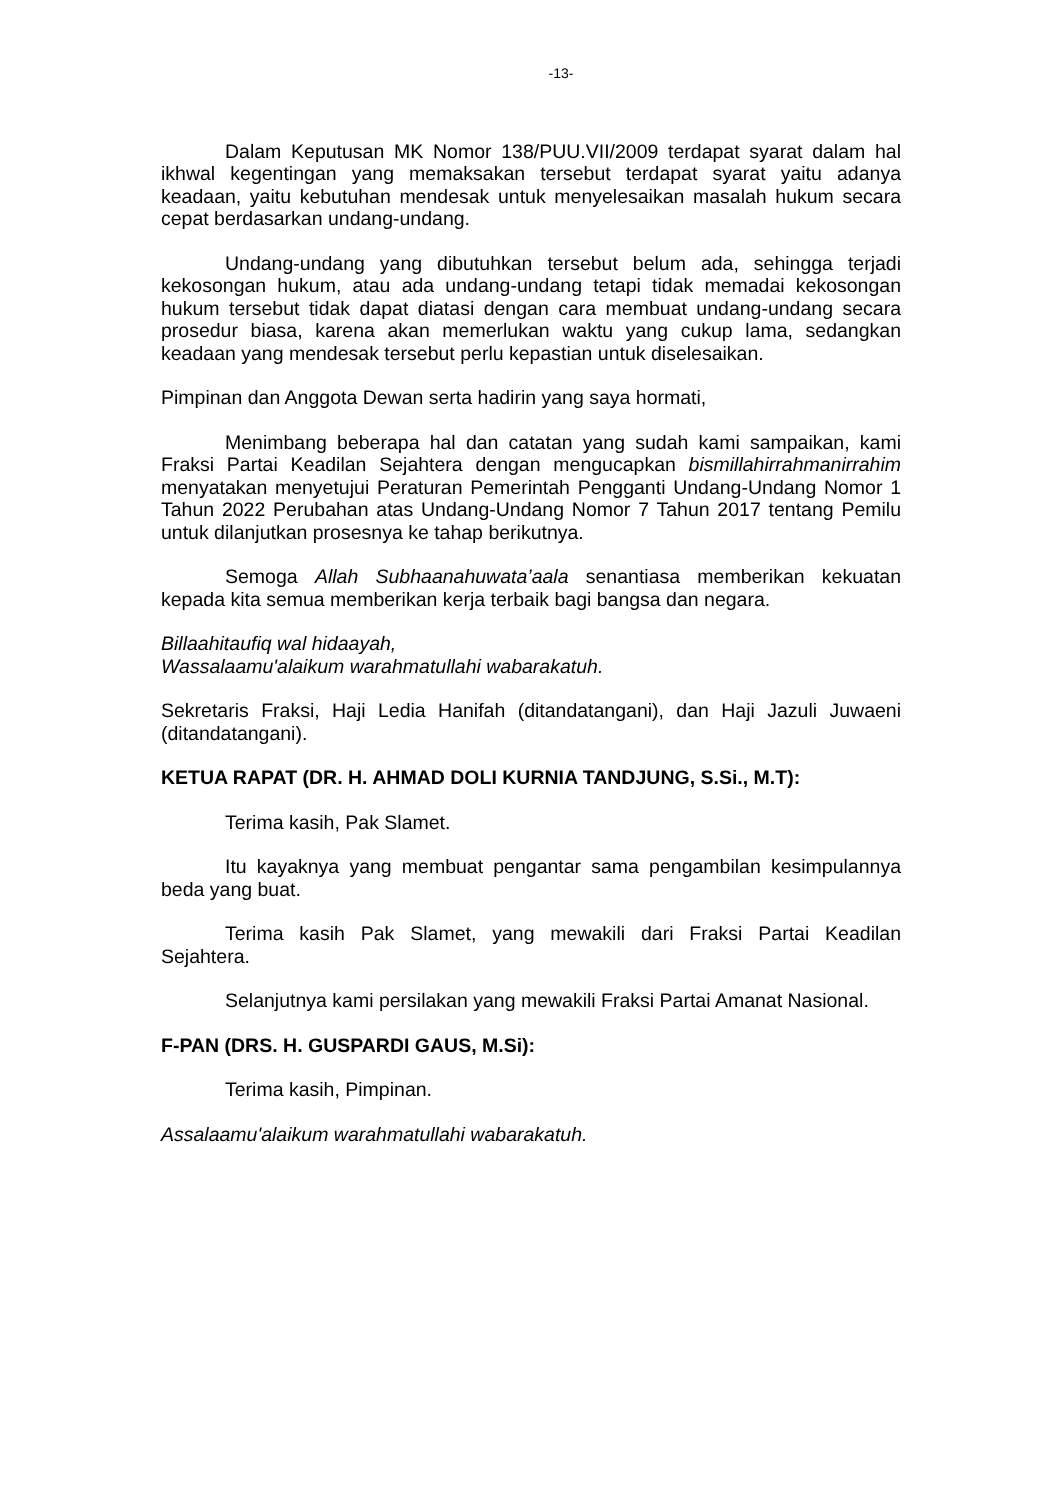-13-
Dalam Keputusan MK Nomor 138/PUU.VII/2009 terdapat syarat dalam hal ikhwal kegentingan yang memaksakan tersebut terdapat syarat yaitu adanya keadaan, yaitu kebutuhan mendesak untuk menyelesaikan masalah hukum secara cepat berdasarkan undang-undang.
Undang-undang yang dibutuhkan tersebut belum ada, sehingga terjadi kekosongan hukum, atau ada undang-undang tetapi tidak memadai kekosongan hukum tersebut tidak dapat diatasi dengan cara membuat undang-undang secara prosedur biasa, karena akan memerlukan waktu yang cukup lama, sedangkan keadaan yang mendesak tersebut perlu kepastian untuk diselesaikan.
Pimpinan dan Anggota Dewan serta hadirin yang saya hormati,
Menimbang beberapa hal dan catatan yang sudah kami sampaikan, kami Fraksi Partai Keadilan Sejahtera dengan mengucapkan bismillahirrahmanirrahim menyatakan menyetujui Peraturan Pemerintah Pengganti Undang-Undang Nomor 1 Tahun 2022 Perubahan atas Undang-Undang Nomor 7 Tahun 2017 tentang Pemilu untuk dilanjutkan prosesnya ke tahap berikutnya.
Semoga Allah Subhaanahuwata’aala senantiasa memberikan kekuatan kepada kita semua memberikan kerja terbaik bagi bangsa dan negara.
Billaahitaufiq wal hidaayah,
Wassalaamu'alaikum warahmatullahi wabarakatuh.
Sekretaris Fraksi, Haji Ledia Hanifah (ditandatangani), dan Haji Jazuli Juwaeni (ditandatangani).
KETUA RAPAT (DR. H. AHMAD DOLI KURNIA TANDJUNG, S.Si., M.T):
Terima kasih, Pak Slamet.
Itu kayaknya yang membuat pengantar sama pengambilan kesimpulannya beda yang buat.
Terima kasih Pak Slamet, yang mewakili dari Fraksi Partai Keadilan Sejahtera.
Selanjutnya kami persilakan yang mewakili Fraksi Partai Amanat Nasional.
F-PAN (DRS. H. GUSPARDI GAUS, M.Si):
Terima kasih, Pimpinan.
Assalaamu'alaikum warahmatullahi wabarakatuh.